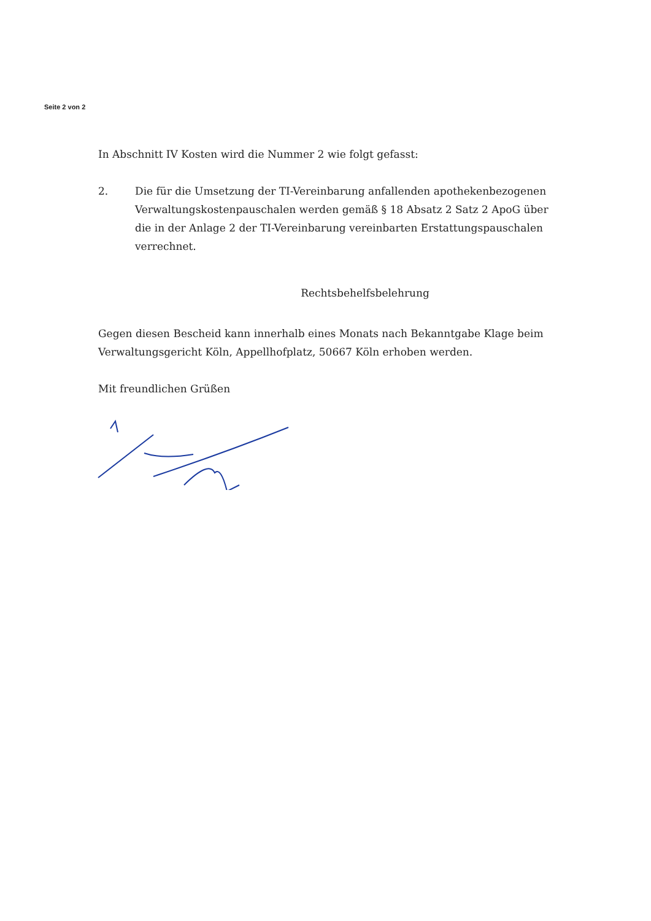Seite 2 von 2
In Abschnitt IV Kosten wird die Nummer 2 wie folgt gefasst:
2. Die für die Umsetzung der TI-Vereinbarung anfallenden apothekenbezogenen Verwaltungskostenpauschalen werden gemäß § 18 Absatz 2 Satz 2 ApoG über die in der Anlage 2 der TI-Vereinbarung vereinbarten Erstattungspauschalen verrechnet.
Rechtsbehelfsbelehrung
Gegen diesen Bescheid kann innerhalb eines Monats nach Bekanntgabe Klage beim Verwaltungsgericht Köln, Appellhofplatz, 50667 Köln erhoben werden.
Mit freundlichen Grüßen